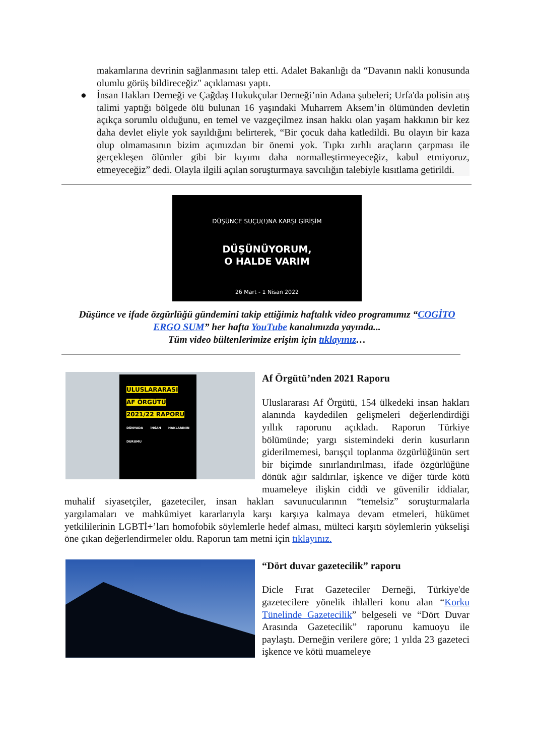makamlarına devrinin sağlanmasını talep etti. Adalet Bakanlığı da “Davanın nakli konusunda olumlu görüş bildireceğiz" açıklaması yaptı.
● İnsan Hakları Derneği ve Çağdaş Hukukçular Derneği’nin Adana şubeleri; Urfa'da polisin atış talimi yaptığı bölgede ölü bulunan 16 yaşındaki Muharrem Aksem’in ölümünden devletin açıkça sorumlu olduğunu, en temel ve vazgeçilmez insan hakkı olan yaşam hakkının bir kez daha devlet eliyle yok sayıldığını belirterek, “Bir çocuk daha katledildi. Bu olayın bir kaza olup olmamasının bizim açımızdan bir önemi yok. Tıpkı zırhlı araçların çarpması ile gerçekleşen ölümler gibi bir kıyımı daha normalleştirmeyeceğiz, kabul etmiyoruz, etmeyeceğiz” dedi. Olayla ilgili açılan soruşturmaya savcılığın talebiyle kısıtlama getirildi.
DÜŞÜNCE SUÇU(!)NA KARŞI GİRİŞİM
DÜŞÜNÜYORUM,
O HALDE VARIM
26 Mart - 1 Nisan 2022
Düşünce ve ifade özgürlüğü gündemini takip ettiğimiz haftalık video programımız “COGİTO ERGO SUM” her hafta YouTube kanalımızda yayında...
Tüm video bültenlerimize erişim için tıklayınız…
ULUSLARARASI
AF ÖRGÜTÜ
2021/22 RAPORU
DÜNYADA İNSAN HAKLARININ DURUMU
Af Örgütü’nden 2021 Raporu
Uluslararası Af Örgütü, 154 ülkedeki insan hakları alanında kaydedilen gelişmeleri değerlendirdiği yıllık raporunu açıkladı. Raporun Türkiye bölümünde; yargı sistemindeki derin kusurların giderilmemesi, barışçıl toplanma özgürlüğünün sert bir biçimde sınırlandırılması, ifade özgürlüğüne dönük ağır saldırılar, işkence ve diğer türde kötü muameleye ilişkin ciddi ve güvenilir iddialar, muhalif siyasetçiler, gazeteciler, insan hakları savunucularının “temelsiz” soruşturmalarla yargılamaları ve mahkûmiyet kararlarıyla karşı karşıya kalmaya devam etmeleri, hükümet yetkililerinin LGBTİ+’ları homofobik söylemlerle hedef alması, mülteci karşıtı söylemlerin yükselişi öne çıkan değerlendirmeler oldu. Raporun tam metni için tıklayınız.
“Dört duvar gazetecilik” raporu
Dicle Fırat Gazeteciler Derneği, Türkiye'de gazetecilere yönelik ihlalleri konu alan “Korku Tünelinde Gazetecilik” belgeseli ve “Dört Duvar Arasında Gazetecilik” raporunu kamuoyu ile paylaştı. Derneğin verilere göre; 1 yılda 23 gazeteci işkence ve kötü muameleye